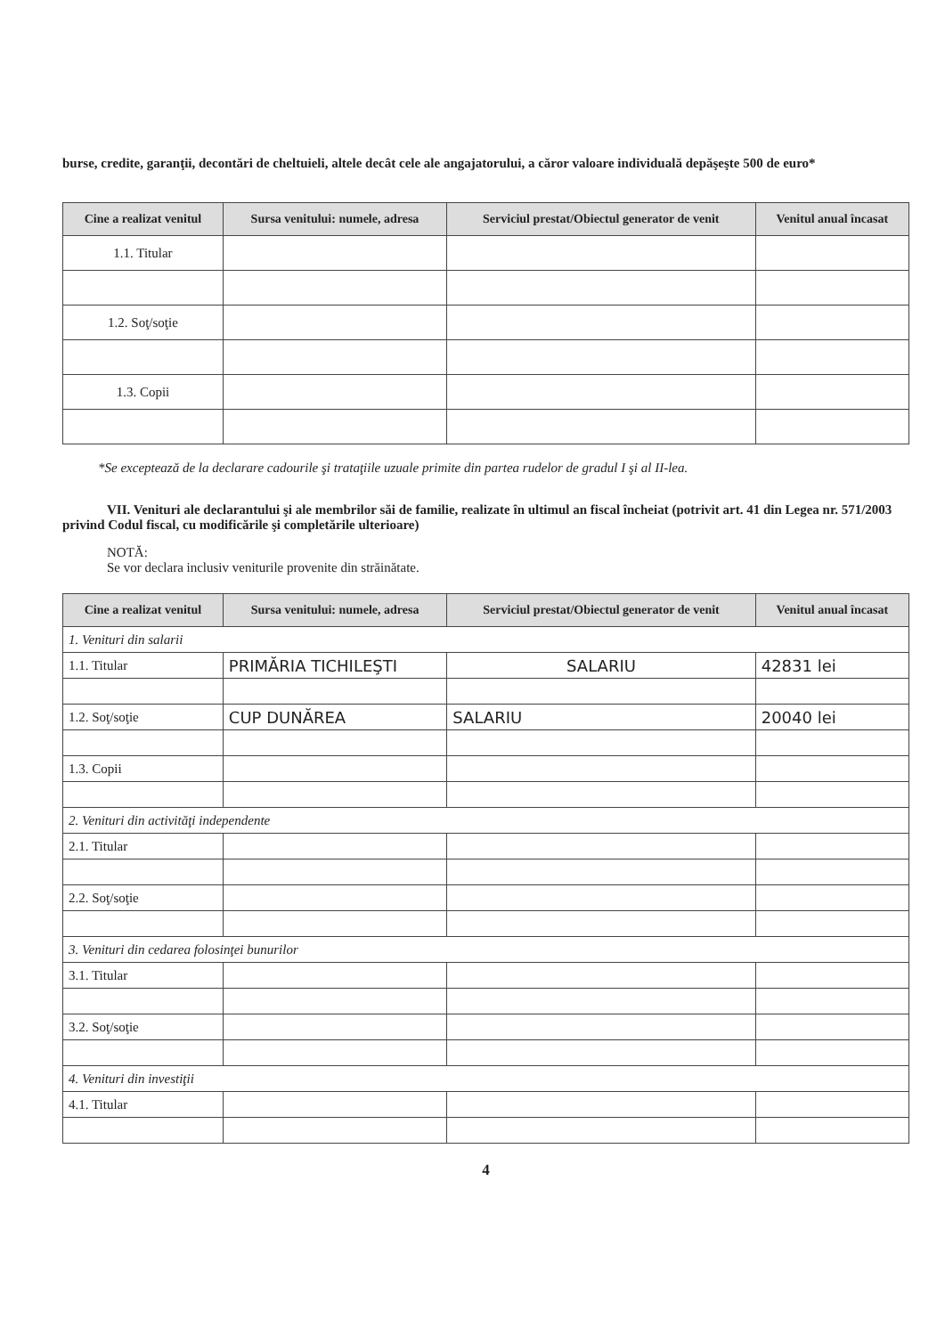burse, credite, garanţii, decontări de cheltuieli, altele decât cele ale angajatorului, a căror valoare individuală depăşeşte 500 de euro*
| Cine a realizat venitul | Sursa venitului: numele, adresa | Serviciul prestat/Obiectul generator de venit | Venitul anual încasat |
| --- | --- | --- | --- |
| 1.1. Titular | | | |
| 1.2. Soţ/soţie | | | |
| 1.3. Copii | | | |
*Se exceptează de la declarare cadourile şi trataţiile uzuale primite din partea rudelor de gradul I şi al II-lea.
VII. Venituri ale declarantului şi ale membrilor săi de familie, realizate în ultimul an fiscal încheiat (potrivit art. 41 din Legea nr. 571/2003 privind Codul fiscal, cu modificările şi completările ulterioare)
NOTĂ:
Se vor declara inclusiv veniturile provenite din străinătate.
| Cine a realizat venitul | Sursa venitului: numele, adresa | Serviciul prestat/Obiectul generator de venit | Venitul anual încasat |
| --- | --- | --- | --- |
| 1. Venituri din salarii | | | |
| 1.1. Titular | PRIMĂRIA TICHILEŞTI | SALARIU | 42831 lei |
| 1.2. Soţ/soţie | CUP DUNĂREA | SALARIU | 20040 lei |
| 1.3. Copii | | | |
| 2. Venituri din activităţi independente | | | |
| 2.1. Titular | | | |
| 2.2. Soţ/soţie | | | |
| 3. Venituri din cedarea folosinţei bunurilor | | | |
| 3.1. Titular | | | |
| 3.2. Soţ/soţie | | | |
| 4. Venituri din investiţii | | | |
| 4.1. Titular | | | |
4